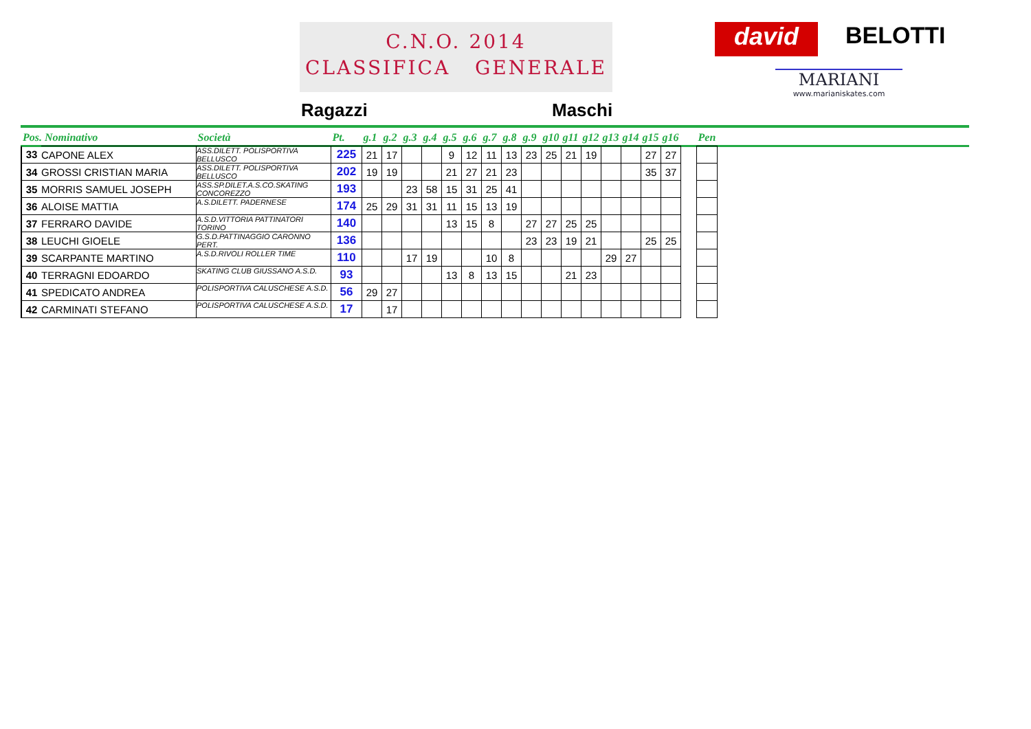C.N.O. 2014
CLASSIFICA GENERALE
david BELOTTI
MARIANI
www.marianiskates.com
Ragazzi Maschi
| Pos. Nominativo | | Società | Pt. | g.1 | g.2 | g.3 | g.4 | g.5 | g.6 | g.7 | g.8 | g.9 | g10 | g11 | g12 | g13 | g14 | g15 | g16 | | Pen |
| --- | --- | --- | --- | --- | --- | --- | --- | --- | --- | --- | --- | --- | --- | --- | --- | --- | --- | --- | --- | --- | --- |
| 33 | CAPONE ALEX | ASS.DILETT. POLISPORTIVA BELLUSCO | 225 | 21 | 17 | | | 9 | 12 | 11 | 13 | 23 | 25 | 21 | 19 | | | 27 | 27 | | |
| 34 | GROSSI CRISTIAN MARIA | ASS.DILETT. POLISPORTIVA BELLUSCO | 202 | 19 | 19 | | | 21 | 27 | 21 | 23 | | | | | | | 35 | 37 | | |
| 35 | MORRIS SAMUEL JOSEPH | ASS.SP.DILET.A.S.CO.SKATING CONCOREZZO | 193 | | | 23 | 58 | 15 | 31 | 25 | 41 | | | | | | | | | | |
| 36 | ALOISE MATTIA | A.S.DILETT. PADERNESE | 174 | 25 | 29 | 31 | 31 | 11 | 15 | 13 | 19 | | | | | | | | | | |
| 37 | FERRARO DAVIDE | A.S.D.VITTORIA PATTINATORI TORINO | 140 | | | | | 13 | 15 | 8 | | 27 | 27 | 25 | 25 | | | | | | |
| 38 | LEUCHI GIOELE | G.S.D.PATTINAGGIO CARONNO PERT. | 136 | | | | | | | | | 23 | 23 | 19 | 21 | | | 25 | 25 | | |
| 39 | SCARPANTE MARTINO | A.S.D.RIVOLI ROLLER TIME | 110 | | | 17 | 19 | | | 10 | 8 | | | | | 29 | 27 | | | | |
| 40 | TERRAGNI EDOARDO | SKATING CLUB GIUSSANO A.S.D. | 93 | | | | | 13 | 8 | 13 | 15 | | | 21 | 23 | | | | | | |
| 41 | SPEDICATO ANDREA | POLISPORTIVA CALUSCHESE A.S.D. | 56 | 29 | 27 | | | | | | | | | | | | | | | | |
| 42 | CARMINATI STEFANO | POLISPORTIVA CALUSCHESE A.S.D. | 17 | | 17 | | | | | | | | | | | | | | | | |